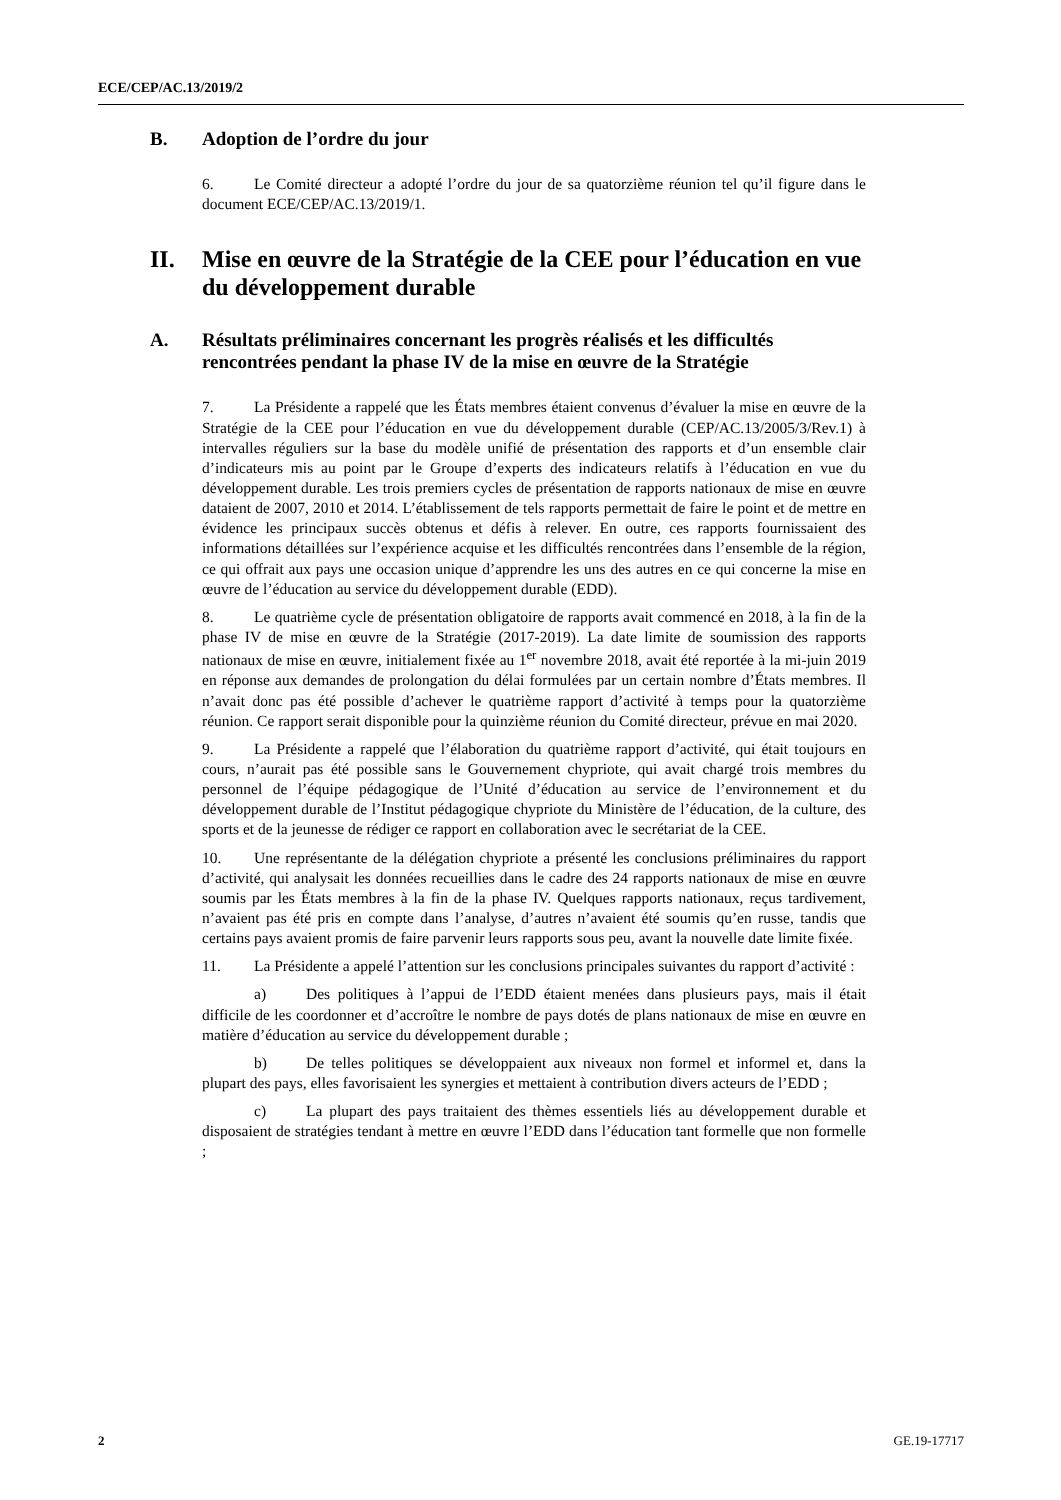ECE/CEP/AC.13/2019/2
B. Adoption de l’ordre du jour
6. Le Comité directeur a adopté l’ordre du jour de sa quatorzième réunion tel qu’il figure dans le document ECE/CEP/AC.13/2019/1.
II. Mise en œuvre de la Stratégie de la CEE pour l’éducation en vue du développement durable
A. Résultats préliminaires concernant les progrès réalisés et les difficultés rencontrées pendant la phase IV de la mise en œuvre de la Stratégie
7. La Présidente a rappelé que les États membres étaient convenus d’évaluer la mise en œuvre de la Stratégie de la CEE pour l’éducation en vue du développement durable (CEP/AC.13/2005/3/Rev.1) à intervalles réguliers sur la base du modèle unifié de présentation des rapports et d’un ensemble clair d’indicateurs mis au point par le Groupe d’experts des indicateurs relatifs à l’éducation en vue du développement durable. Les trois premiers cycles de présentation de rapports nationaux de mise en œuvre dataient de 2007, 2010 et 2014. L’établissement de tels rapports permettait de faire le point et de mettre en évidence les principaux succès obtenus et défis à relever. En outre, ces rapports fournissaient des informations détaillées sur l’expérience acquise et les difficultés rencontrées dans l’ensemble de la région, ce qui offrait aux pays une occasion unique d’apprendre les uns des autres en ce qui concerne la mise en œuvre de l’éducation au service du développement durable (EDD).
8. Le quatrième cycle de présentation obligatoire de rapports avait commencé en 2018, à la fin de la phase IV de mise en œuvre de la Stratégie (2017-2019). La date limite de soumission des rapports nationaux de mise en œuvre, initialement fixée au 1<sup>er</sup> novembre 2018, avait été reportée à la mi-juin 2019 en réponse aux demandes de prolongation du délai formulées par un certain nombre d’États membres. Il n’avait donc pas été possible d’achever le quatrième rapport d’activité à temps pour la quatorzième réunion. Ce rapport serait disponible pour la quinzième réunion du Comité directeur, prévue en mai 2020.
9. La Présidente a rappelé que l’élaboration du quatrième rapport d’activité, qui était toujours en cours, n’aurait pas été possible sans le Gouvernement chypriote, qui avait chargé trois membres du personnel de l’équipe pédagogique de l’Unité d’éducation au service de l’environnement et du développement durable de l’Institut pédagogique chypriote du Ministère de l’éducation, de la culture, des sports et de la jeunesse de rédiger ce rapport en collaboration avec le secrétariat de la CEE.
10. Une représentante de la délégation chypriote a présenté les conclusions préliminaires du rapport d’activité, qui analysait les données recueillies dans le cadre des 24 rapports nationaux de mise en œuvre soumis par les États membres à la fin de la phase IV. Quelques rapports nationaux, reçus tardivement, n’avaient pas été pris en compte dans l’analyse, d’autres n’avaient été soumis qu’en russe, tandis que certains pays avaient promis de faire parvenir leurs rapports sous peu, avant la nouvelle date limite fixée.
11. La Présidente a appelé l’attention sur les conclusions principales suivantes du rapport d’activité :
a) Des politiques à l’appui de l’EDD étaient menées dans plusieurs pays, mais il était difficile de les coordonner et d’accroître le nombre de pays dotés de plans nationaux de mise en œuvre en matière d’éducation au service du développement durable ;
b) De telles politiques se développaient aux niveaux non formel et informel et, dans la plupart des pays, elles favorisaient les synergies et mettaient à contribution divers acteurs de l’EDD ;
c) La plupart des pays traitaient des thèmes essentiels liés au développement durable et disposaient de stratégies tendant à mettre en œuvre l’EDD dans l’éducation tant formelle que non formelle ;
2 GE.19-17717